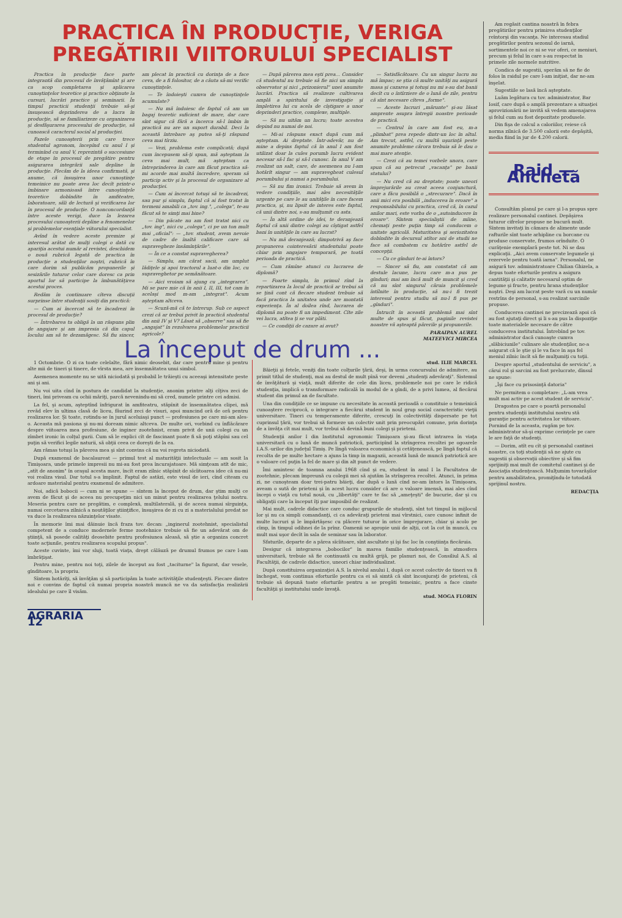PRACTICA ÎN PRODUCŢIE, VERIGA
PREGĂTIRII VIITORULUI SPECIALIST
Practica în producţie face parte integrantă din procesul de învăţămînt şi are ca scop completarea şi aplicarea cunoştinţelor teoretice şi practice obţinute la cursuri, lucrări practice şi seminarii. În timpul practicii studenţii trebuie să-şi însuşească deprinderea de a lucra în producţie, să se familiarizeze cu organizarea şi desfăşurarea procesului de producţie, să cunoască caracterul social al producţiei.
Fazele cunoaşterii prin care trece studentul agronom, începînd cu anul I şi terminînd cu anul V, reprezintă o succesiune de etape în procesul de pregătire pentru asigurarea integrării sale depline în producţie. Plecăm de la ideea confirmată, şi anume, că însuşirea unor cunoştinţe temeinice nu poate avea loc decît printr-o îmbinare armonioasă între cunoştinţele teoretice dobîndite în amfiteatre, laboratoare, săli de lectură şi verificarea lor în procesul de producţie. O nonconcordanţă între aceste verigi, duce la lezarea procesului cunoaşterii depline a fenomenelor şi problemelor esenţiale viitorului specialist.
Avînd în vedere aceste premize şi interesul arătat de mulţi colegi o dată cu apariţia acestui număr al revistei, deschidem o nouă rubrică legată de practica în producţie a studenţilor noştri, rubrică în care dorim să publicăm propunerile şi sesizările tuturor celor care doresc ca prin aportul lor să participe la îmbunătăţirea acestui proces.
Redăm în continuare cîteva discuţii surprinse între studenţii sosiţi din practică:
— Cum ai încercat să te încadrezi în procesul de producţie?
— Întrebarea ta obligă la un răspuns plin de angajare şi am impresia că din capul locului am să te dezamăgesc. Să fiu sincer, am plecat în practică cu dorinţa de a face ceva, de a fi folositor, de a căuta să-mi verific cunoştinţele.
— Te îndoieşti cumva de cunoştinţele acumulate?
— Nu mă îndoiesc de faptul că am un bagaj teoretic suficient de mare, dar care sînt sigur că fără a încerca să-l îmbin în practică nu are un suport durabil. Deci la această întrebare aş putea să-ţi răspund ceva mai tîrziu.
— Vezi, problema este complicată; după cum începusem să-ţi spun, mă aşteptam la ceva mai mult, mă aşteptam ca întreprinderea în care am făcut practica să-mi acorde mai multă încredere, speram să particip activ şi la procesul de organizare al producţiei.
— Cum ai încercat totuşi să te încadrezi, sau pur şi simplu, faptul că ai fost tratat în termeni amabili ca „tov. ing.", „colega", te-au făcut să te simţi mai bine?
— Din păcate nu am fost tratat nici cu „tov. ing", nici cu „colega", ci pe un ton mult mai „oficial": — „tov. student, avem nevoie de cadre de înaltă calificare care să supravegheze însămînţările".
— În ce a constat supravegherea?
— Simplu, am cărat sacii, am umplut lădiţele şi apoi tractorul a luat-o din loc, cu supraveghetor pe semănătoare.
— Aici vroiam să ajung cu „integrarea". Mi se pare mie că în anii I, II, III, tot cam în acelaşi mod m-am „integrat". Acum aşteptam altceva.
— Scuză-mă că te întrerup. Sub ce aspect crezi că ar trebui privit în practică studentul din anii IV şi V? Lăsat să „observe" sau să fie „angajat" în rezolvarea problemelor practicii agricole?
— După părerea mea eşti prea... Consider că studentul nu trebuie să fie nici un simplu observator şi nici „prizonierul" unei anumite lucrări. Practica să realizeze cultivarea amplă a spiritului de investigaţie şi împletirea lui cu acela de cîştigare a unor deprinderi practice, complexe, multiple.
— Să nu uităm un lucru; toate acestea depind nu numai de noi.
— Mi-ai răspuns exact după cum mă aşteptam. Ai dreptate. Într-adevăr, nu de mine a depins faptul că în anul I am fost utilizat doar la cules porumb lucru evident necesar să-l fac şi să-l cunosc. În anul V am realizat un salt, care, de asemenea nu l-am hotărît singur — am supravegheat culesul porumbului şi numai a porumbului.
— Să nu fim ironici. Trebuie să avem în vedere condiţiile, mai ales necesităţile urgente pe care le au unităţile în care facem practica, şi, nu lipsit de interes este faptul, că unii dintre noi, s-au mulţumit cu asta.
— În altă ordine de idei, te deranjează faptul că unii dintre colegi au cîştigat astfel bani în unităţile în care au lucrat?
— Nu mă deranjează; dimpotrivă aş face propunerea cointeresării studentului poate chiar prin angajare temporară, pe toată perioada de practică.
— Cum rămîne atunci cu lucrarea de diplomă?
— Foarte simplu, în primul rînd la repartizarea la locul de practică ar trebui să se ţină cont că fiecare student trebuie să facă practica la unitatea unde are montată experienţa. În al doilea rînd, lucrarea de diplomă nu poate fi un impediment. Cîte zile vei lucra, atîtea ţi se vor plăti.
— Ce condiţii de cazare ai avut?
— Satisfăcătoare. Cu un singur lucru nu mă împac; se ştia că multe unităţi nu asigură masa şi cazarea şi totuşi nu mi s-au dat banii decît cu o întîrziere de o lună de zile, pentru că sînt necesare cîteva „forme".
— Aceste lucruri „mărunte" şi-au lăsat amprente asupra întregii noastre perioade de practică.
— Centrul în care am fost eu, m-a „plimbat" prea repede dintr-un loc în altul. Am trecut, astfel, cu multă uşurinţă peste anumite probleme cărora trebuia să le dau o mai mare atenţie.
— Crezi că au temei vorbele unora, care spun că au petrecut „vacanţa" pe banii statului?
— Nu cred că au dreptate; poate uneori împrejurările au creat aceea conjunctură, care a făcu posibilă o „strecurare". Dacă în anii mici era posibilă „inducerea în eroare" a responsabilului cu practica, cred că, în cazul anilor mari, este vorba de o „autoinducere în eroare". Sîntem specialiştii de mîine, chemaţi peste puţin timp să conducem o unitate agricolă. Maturitatea şi seriozitatea dobîndite în decursul atîtor ani de studii ne face să combatem cu hotărîre astfel de concepţii.
— Cu ce gînduri te-ai întors?
— Sincer să fiu, am constatat că am destule lacune, lucru care m-a pus pe gînduri; mai am încă mult de muncit şi cred că nu sînt singurul căruia problemele întîlnite în producţie, să nu-i fi trezit interesul pentru studiu să nu-l fi pus pe „gînduri".
Întrucît în această problemă mai sînt multe de spus şi făcut, paginile revistei noastre vă aşteaptă părerile şi propunerile.
PARAIPAN AUREL
MATEEVICI MIRCEA
La început de drum ...
1 Octombrie. O zi ca toate celelalte, fără nimic deosebit, dar care pentru mine şi pentru alte mii de tineri şi tinere, de vîrsta mea, are însemnătatea unui simbol.
Asemenea momente nu se uită niciodată şi probabil le trăieşti cu aceeaşi intensitate peste ani şi ani.
Nu voi uita cînd în postura de candidat la studenţie, anonim printre alţi cîţiva zeci de tineri, îmi priveam cu ochii măriţi, parcă nevenindu-mi să cred, numele printre cei admisi.
La fel, şi acum, aşteptînd înfrigurat în amfiteatru, stăpînit de însemnătatea clipei, mă revăd elev în ultima clasă de liceu, făurind zeci de visuri, apoi muncind oră de oră pentru realizarea lor. Şi toate, rotindu-se în jurul aceluiaşi punct — profesiunea pe care mi-am ales-o. Aceasta mă pasiona şi nu-mi doream nimic altceva. De multe ori, vorbind cu înflăcărare despre viitoarea mea profesiune, de inginer zootehnist, eram privit de unii colegi cu un zîmbet ironic în colţul gurii. Cum să le explici cît de fascinant poate fi să poţi stăpîni sau cel puţin să verifici legile naturii, să obţii ceea ce doreşti de la ea.
Am rămas totuşi la părerea mea şi sînt convins că nu voi regreta niciodată.
După examenul de bacalaureat — primul test al maturităţii intelectuale — am sosit la Timişoara, unde primele impresii nu mi-au fost prea încurajatoare. Mă simţeam atît de mic, „atît de anonim" în oraşul acesta mare, încît eram zilnic stăpînit de sîcîitoarea idee că nu-mi voi realiza visul. Dar totul s-a împlinit. Faptul de astăzi, este visul de ieri, cînd citeam cu ardoare materialul pentru examenul de admitere.
Noi, adică bobocii — cum ni se spune — sîntem la început de drum, dar ştim mulţi ce avem de făcut şi de aceea nu precupeţim nici un minut pentru realizarea ţelului nostru. Meseria pentru care ne pregătim, e complexă, multilaterală, şi de aceea numai sîrguinţa, numai cercetarea zilnică a noutăţilor ştiinţifice, însuşirea de zi cu zi a materialului predat ne va duce la realizarea năzuinţelor visate.
În memorie îmi mai dăinuie încă fraza tov. decan: „inginerul zootehnist, specialistul competent de a conduce modernele ferme zootehnice trebuie să fie un adevărat om de ştiinţă, să posede calităţi deosebite pentru profesiunea aleasă, să ştie a organiza concret toate acţiunile, pentru realizarea scopului propus".
Aceste cuvinte, îmi vor sluji, toată viaţa, drept călăuză pe drumul frumos pe care l-am îmbrăţişat.
Pentru mine, pentru noi toţi, zilele de început au fost „taciturne" la figurat, dar vesele, gînditoare, la propriu.
Sîntem hotărîţi, să învăţăm şi să participăm la toate activităţile studenţeşti. Fiecare dintre noi e convins de faptul că numai propria noastră muncă ne va da satisfacţia realizării idealului pe care îl visăm.
stud. ILIE MARCEL
Băieţii şi fetele, veniţi din toate colţurile ţării, deşi, în urma concursului de admitere, au primit titlul de studenţi, mai au destul de mult pînă vor deveni „studenţi adevăraţi". Sistemul de învăţătură şi viaţă, mult diferite de cele din liceu, problemele noi pe care le ridică studenţia, implică o transformare radicală în modul de a gîndi, de a privi lumea, al fiecărui student din primul an de facultate.
Una din condiţiile ce se impune cu necesitate în această perioadă o constituie o temeinică cunoaştere reciprocă, o integrare a fiecărui student în noul grup social caracteristic vieţii universitare. Tineri cu temperamente diferite, crescuţi în colectivităţi dispersate pe tot cuprinsul ţării, vor trebui să formeze un colectiv unit prin preocupări comune, prin dorinţa de a învăţa cît mai mult, vor trebui să devină buni colegi şi prieteni.
Studenţii anilor I din Institutul agronomic Timişoara şi-au făcut intrarea în viaţa universitară cu o lună de muncă patriotică, participînd la strîngerea recoltei pe ogoarele I.A.S.-urilor din judeţul Timiş. Pe lîngă valoarea economică şi cetăţenească, pe lîngă faptul că recolta de pe multe hectare a ajuns la timp în magazii, această lună de muncă patriotică are o valoare cel puţin la fel de mare şi din alt punct de vedere.
Îmi amintesc de toamna anului 1968 cînd şi eu, student în anul I la Facultatea de zootehnie, plecam împreună cu colegii mei să ajutăm la strîngerea recoltei. Atunci, în prima zi, ne cunoşteam doar trei-patru băieţi, dar după o lună cînd ne-am întors la Timişoara, aveam o sută de prieteni şi în acest lucru consider că are o valoare imensă, mai ales cînd începi o viaţă cu totul nouă, cu „libertăţi" care te fac să „ameţeşti" de bucurie, dar şi cu obligaţii care la început îţi par imposibil de realizat.
Mai mult, cadrele didactice care conduc grupurile de studenţi, sînt tot timpul în mijlocul lor şi nu ca simpli comandanţi, ci ca adevăraţi prieteni mai vîrstnici, care cunosc infinit de multe lucruri şi le împărtăşesc cu plăcere tuturor în orice împrejurare, chiar şi acolo pe cîmp, în timpul odihnei de la prînz. Oamenii se apropie unii de alţii, cot la cot în muncă, cu mult mai uşor decît în sala de seminar sau în laborator.
Sfaturile, departe de a părea sîcîitoare, sînt ascultate şi îşi fac loc în conştiinţa fiecăruia.
Desigur că integrarea „bobocilor" în marea familie studenţească, în atmosfera universitară, trebuie să fie continuată cu multă grijă, pe planuri noi, de Consiliul A.S. al Facultăţii, de cadrele didactice, uneori chiar individualizat.
După constituirea organizaţiei A.S. la nivelul anului I, după ce acest colectiv de tineri va fi închegat, vom continua eforturile pentru ca ei să simtă că sînt înconjuraţi de prieteni, că trebuie să depună toate eforturile pentru a se pregăti temeinic, pentru a face cinste facultăţii şi institutului unde învaţă.
stud. MOGA FLORIN
AGRARIA 12
Am regăsit cantina noastră în febra pregătirilor pentru primirea studenţilor reîntorşi din vacanţa. Ne interesau stadiul pregătirilor pentru sezonul de iarnă, sortimentele noi ce ni se vor oferi, ce meniuri, precum şi felul în care s-au respectat în primele zile normele nutritive.
Condica de sugestii, sperăm să ne fie de folos în raidul pe care l-am iniţiat, dar ne-am înşelat.
Sugestiile se lasă încă aşteptate.
Luăm legătura cu tov. administrator, Bar Iosif, care după o amplă prezentare a situaţiei aprovizionării ne invită să vedem amenajarea şi felul cum au fost depozitate produsele.
Din fişa de calcul a caloriilor, reiese că norma zilnică de 3.500 calorii este depăşită, media fiind în jur de 4.200 calorii.
Raid — Anchetă
Consultăm planul pe care şi l-a propus spre realizare personalul cantinei. Depăşirea tuturor cifrelor propuse ne bucură mult. Sîntem invitaţi în cămara de alimente unde rafturile sînt toate arhipline cu borcane cu produse conservate, frumos orînduite. O curăţenie exemplară peste tot. Ni se dau explicaţii. „Aici avem conservate legumele şi rezervele pentru toată iarna". Personalul, ne asigură tov. administratoare Chilian Ghizela, a depus toate eforturile pentru a asigura cantităţii şi calitativ necesarul optim de legume şi fructe, pentru hrana studenţilor noştri. Deşi am lucrat peste vară cu un număr restrîns de personal, s-au realizat sarcinile propuse.
Conducerea cantinei ne precizează apoi că au fost ajutaţi direct şi li s-au pus la dispoziţie toate materialele necesare de către conducerea institutului. Întrebînd pe tov. administrator dacă cunoaşte cumva „slăbiciunile" culinare ale studenţilor, ne-a asigurat că le ştie şi le va face în aşa fel meniul zilnic încît să fie mulţumiţi cu toţii.
Despre aportul „studentului de serviciu", a cărui rol şi sarcini au fost prelucrate, dînsul ne spune:
„Îşi face cu prisosinţă datoria"
Ne permitem o completare: „L-am vrea mult mai activ pe acest student de serviciu".
Dragostea pe care o poartă personalul pentru studenţii institutului nostru stă garanţie pentru activitatea lor viitoare. Pornind de la aceasta, rugăm pe tov. administrator să-şi exprime cerinţele pe care le are faţă de studenţi.
— Dorim, atît eu cît şi personalul cantinei noastre, ca toţi studenţii să ne ajute cu sugestii şi observaţii obiective şi să fim sprijiniţi mai mult de comitetul cantinei şi de Asociaţia studenţească. Mulţumim tovarăşilor pentru amabilitatea, promiţîndu-le totodată sprijinul nostru.
REDACŢIA